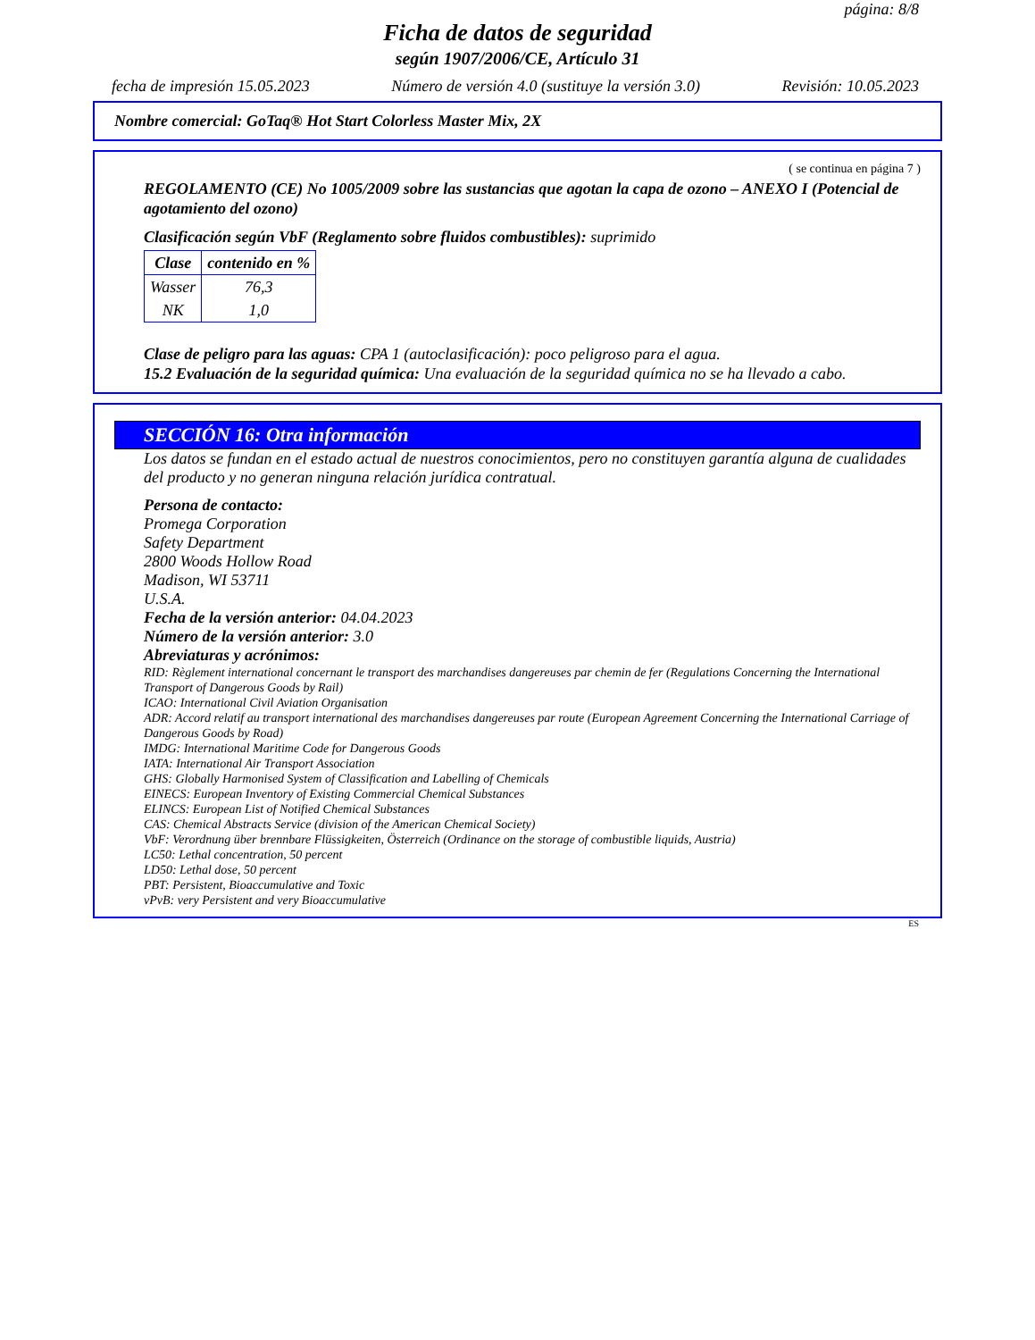página: 8/8
Ficha de datos de seguridad
según 1907/2006/CE, Artículo 31
fecha de impresión 15.05.2023 Número de versión 4.0 (sustituye la versión 3.0) Revisión: 10.05.2023
Nombre comercial: GoTaq® Hot Start Colorless Master Mix, 2X
( se continua en página 7 )
REGOLAMENTO (CE) No 1005/2009 sobre las sustancias que agotan la capa de ozono – ANEXO I (Potencial de agotamiento del ozono)
Clasificación según VbF (Reglamento sobre fluidos combustibles): suprimido
| Clase | contenido en % |
| --- | --- |
| Wasser | 76,3 |
| NK | 1,0 |
Clase de peligro para las aguas: CPA 1 (autoclasificación): poco peligroso para el agua.
15.2 Evaluación de la seguridad química: Una evaluación de la seguridad química no se ha llevado a cabo.
SECCIÓN 16: Otra información
Los datos se fundan en el estado actual de nuestros conocimientos, pero no constituyen garantía alguna de cualidades del producto y no generan ninguna relación jurídica contratual.
Persona de contacto:
Promega Corporation
Safety Department
2800 Woods Hollow Road
Madison, WI 53711
U.S.A.
Fecha de la versión anterior: 04.04.2023
Número de la versión anterior: 3.0
Abreviaturas y acrónimos:
RID: Règlement international concernant le transport des marchandises dangereuses par chemin de fer (Regulations Concerning the International Transport of Dangerous Goods by Rail)
ICAO: International Civil Aviation Organisation
ADR: Accord relatif au transport international des marchandises dangereuses par route (European Agreement Concerning the International Carriage of Dangerous Goods by Road)
IMDG: International Maritime Code for Dangerous Goods
IATA: International Air Transport Association
GHS: Globally Harmonised System of Classification and Labelling of Chemicals
EINECS: European Inventory of Existing Commercial Chemical Substances
ELINCS: European List of Notified Chemical Substances
CAS: Chemical Abstracts Service (division of the American Chemical Society)
VbF: Verordnung über brennbare Flüssigkeiten, Österreich (Ordinance on the storage of combustible liquids, Austria)
LC50: Lethal concentration, 50 percent
LD50: Lethal dose, 50 percent
PBT: Persistent, Bioaccumulative and Toxic
vPvB: very Persistent and very Bioaccumulative
ES